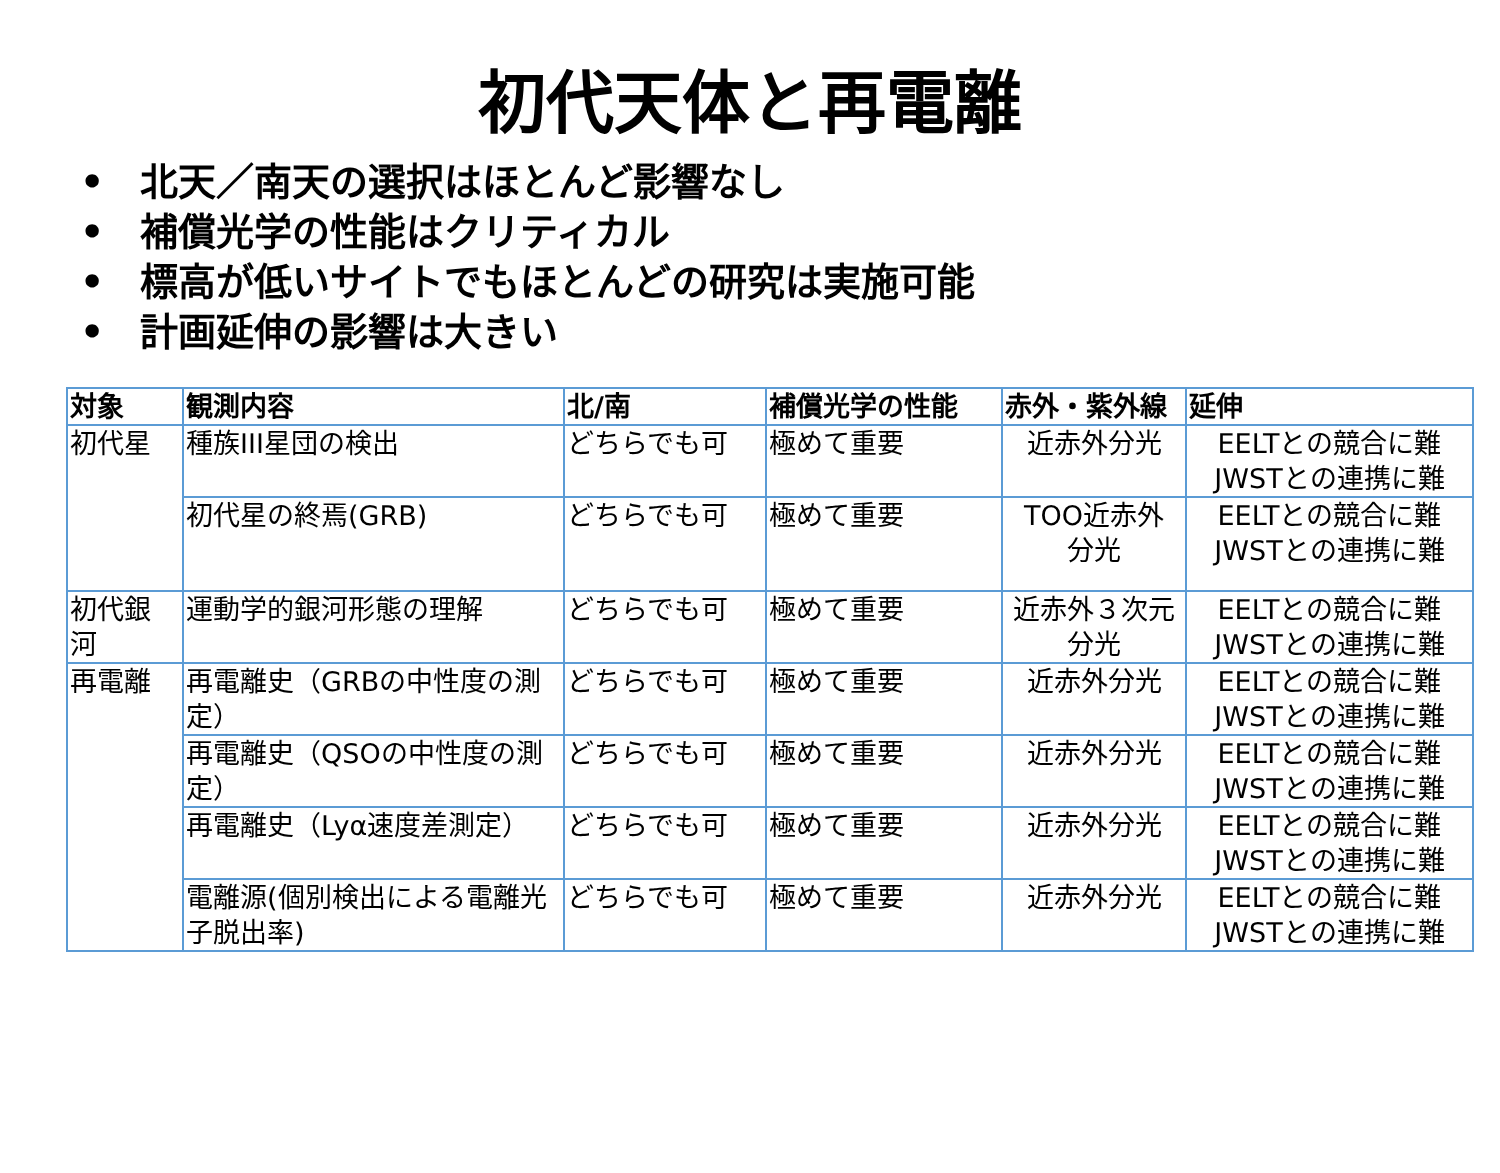初代天体と再電離
• 北天／南天の選択はほとんど影響なし
• 補償光学の性能はクリティカル
• 標高が低いサイトでもほとんどの研究は実施可能
• 計画延伸の影響は大きい
| 対象 | 観測内容 | 北/南 | 補償光学の性能 | 赤外・紫外線 | 延伸 |
| --- | --- | --- | --- | --- | --- |
| 初代星 | 種族III星団の検出 | どちらでも可 | 極めて重要 | 近赤外分光 | EELTとの競合に難 JWSTとの連携に難 |
| | 初代星の終焉(GRB) | どちらでも可 | 極めて重要 | TOO近赤外 分光 | EELTとの競合に難 JWSTとの連携に難 |
| 初代銀 河 | 運動学的銀河形態の理解 | どちらでも可 | 極めて重要 | 近赤外３次元 分光 | EELTとの競合に難 JWSTとの連携に難 |
| 再電離 | 再電離史（GRBの中性度の測定） | どちらでも可 | 極めて重要 | 近赤外分光 | EELTとの競合に難 JWSTとの連携に難 |
| | 再電離史（QSOの中性度の測定） | どちらでも可 | 極めて重要 | 近赤外分光 | EELTとの競合に難 JWSTとの連携に難 |
| | 再電離史（Lyα速度差測定） | どちらでも可 | 極めて重要 | 近赤外分光 | EELTとの競合に難 JWSTとの連携に難 |
| | 電離源(個別検出による電離光子脱出率) | どちらでも可 | 極めて重要 | 近赤外分光 | EELTとの競合に難 JWSTとの連携に難 |